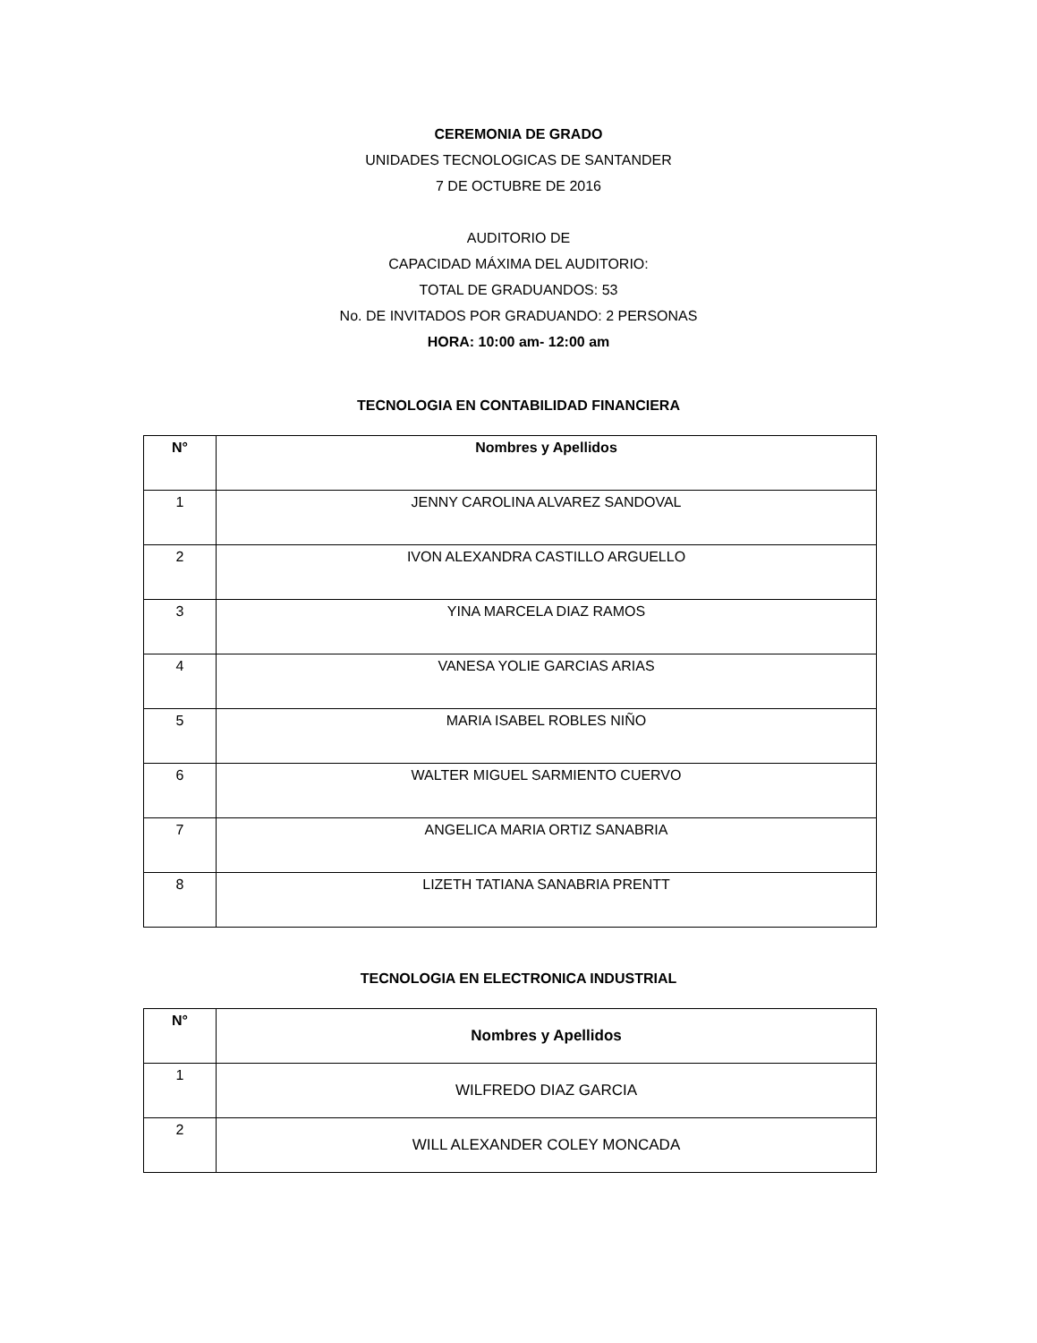CEREMONIA DE GRADO
UNIDADES TECNOLOGICAS DE SANTANDER
7 DE OCTUBRE DE 2016
AUDITORIO DE
CAPACIDAD MÁXIMA DEL AUDITORIO:
TOTAL DE GRADUANDOS: 53
No. DE INVITADOS POR GRADUANDO: 2 PERSONAS
HORA: 10:00 am- 12:00 am
TECNOLOGIA EN CONTABILIDAD FINANCIERA
| N° | Nombres y Apellidos |
| --- | --- |
| 1 | JENNY CAROLINA ALVAREZ SANDOVAL |
| 2 | IVON ALEXANDRA CASTILLO ARGUELLO |
| 3 | YINA MARCELA DIAZ RAMOS |
| 4 | VANESA YOLIE GARCIAS ARIAS |
| 5 | MARIA ISABEL ROBLES NIÑO |
| 6 | WALTER MIGUEL SARMIENTO CUERVO |
| 7 | ANGELICA MARIA ORTIZ SANABRIA |
| 8 | LIZETH TATIANA SANABRIA PRENTT |
TECNOLOGIA EN ELECTRONICA INDUSTRIAL
| N° | Nombres y Apellidos |
| --- | --- |
| 1 | WILFREDO DIAZ GARCIA |
| 2 | WILL ALEXANDER COLEY MONCADA |